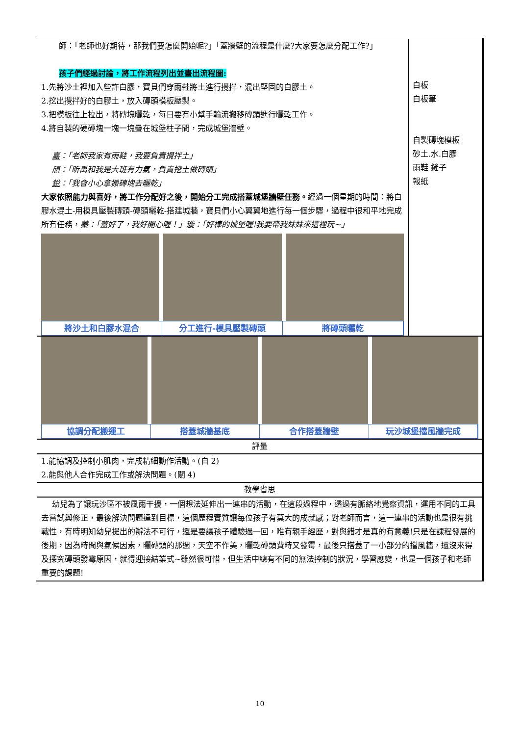| 師：「老師也好期待，那我們要怎麼開始呢?」「蓋牆壁的流程是什麼?大家要怎麼分配工作?」 孩子們經過討論，將工作流程列出並畫出流程圖: 1.先將沙土裡加入些許白膠，寶貝們穿雨鞋將土進行攪拌，混出堅固的白膠土。 2.挖出攪拌好的白膠土，放入磚頭模板壓製。 3.把模板往上拉出，將磚塊曬乾，每日要有小幫手輪流搬移磚頭進行曬乾工作。 4.將自製的硬磚塊一塊一塊疊在城堡柱子間，完成城堡牆壁。 嘉 ：「老師我家有雨鞋，我要負責攪拌土」 頎 ：「昕禹和我是大班有力氣，負責挖土做磚頭」 銳 ：「我會小心拿搬磚塊去曬乾」 大家依照能力與喜好，將工作分配好之後，開始分工完成搭蓋城堡牆壁任務。 經過一個星期的時間：將白膠水混土-用模具壓製磚頭-磚頭曬乾-搭建城牆，寶貝們小心翼翼地進行每一個步驟，過程中很和平地完成所有任務， 蓁 ：「蓋好了，我好開心喔！」 璇 ：「好棒的城堡喔!我要帶我妹妹來這裡玩~」 將沙土和白膠水混合 分工進行-模具壓製磚頭 將磚頭曬乾 | 白板 白板筆 自製磚塊模板 砂土.水.白膠 雨鞋 鏟子 報紙 |
| 協調分配搬運工 搭蓋城牆基底 合作搭蓋牆壁 玩沙城堡擋風牆完成 | |
| 評量 | |
| 1.能協調及控制小肌肉，完成精細動作活動。(自 2) 2.能與他人合作完成工作或解決問題。(關 4) | |
| 教學省思 | |
| 幼兒為了讓玩沙區不被風雨干擾，一個想法延伸出一連串的活動，在這段過程中，透過有脈絡地覺察資訊，運用不同的工具去嘗試與修正，最後解決問題達到目標，這個歷程實質讓每位孩子有莫大的成就感；對老師而言，這一連串的活動也是很有挑戰性，有時明知幼兒提出的辦法不可行，還是要讓孩子體驗過一回，唯有親手經歷，對與錯才是真的有意義!只是在課程發展的後期，因為時間與氣候因素，曬磚頭的那週，天空不作美，曬乾磚頭費時又發霉，最後只搭蓋了一小部分的擋風牆，還沒來得及探究磚頭發霉原因，就得迎接結業式~雖然很可惜，但生活中總有不同的無法控制的狀況，學習應變，也是一個孩子和老師重要的課題! | |
10